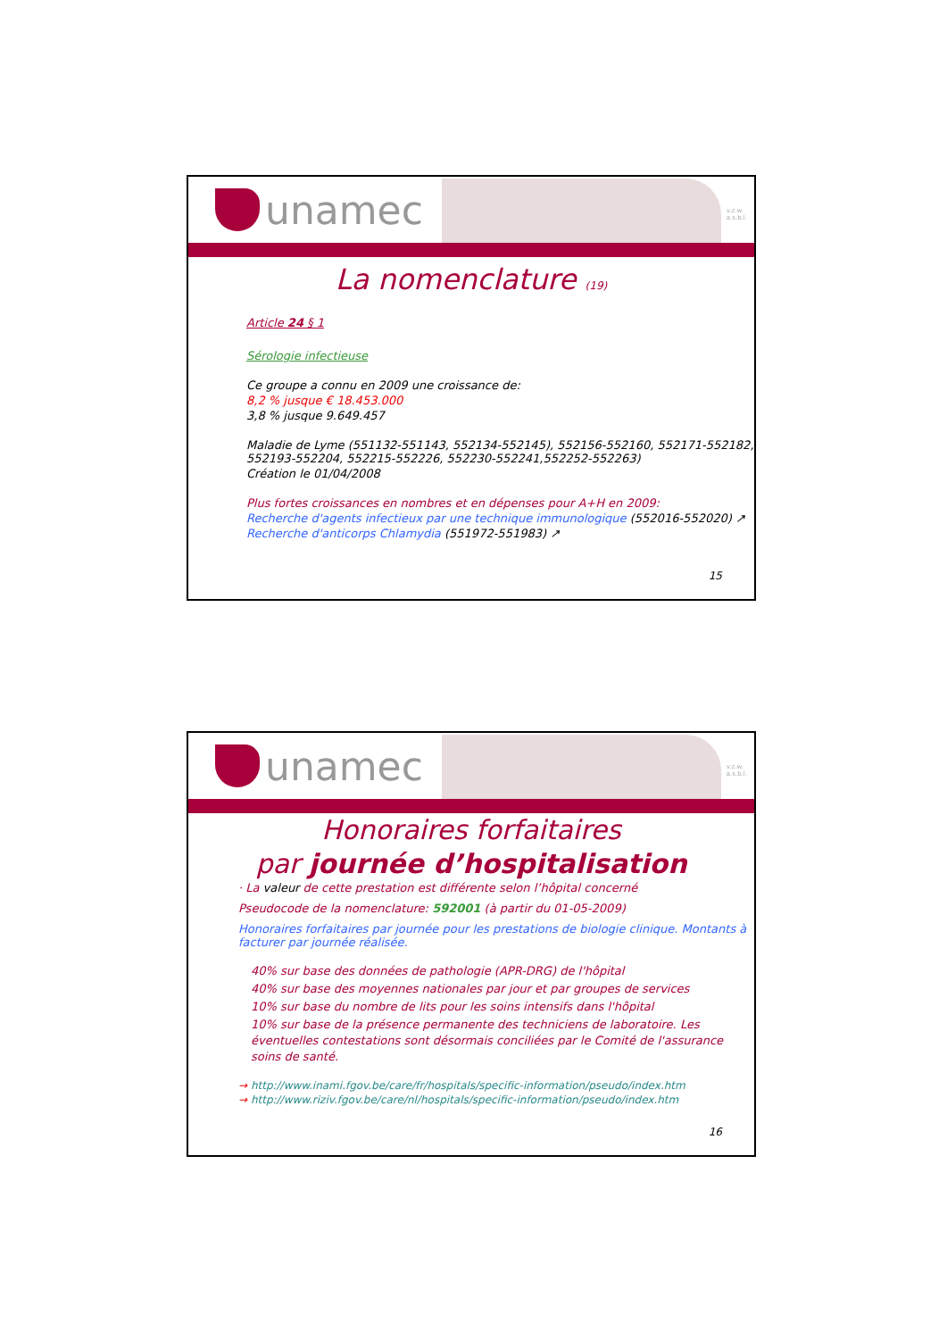unamec
v.z.w.
a.s.b.l.
La nomenclature (19)
Article 24 § 1
Sérologie infectieuse
Ce groupe a connu en 2009 une croissance de:
8,2 % jusque € 18.453.000
3,8 % jusque 9.649.457
Maladie de Lyme (551132-551143, 552134-552145), 552156-552160, 552171-552182, 552193-552204, 552215-552226, 552230-552241,552252-552263)
Création le 01/04/2008
Plus fortes croissances en nombres et en dépenses pour A+H en 2009:
Recherche d'agents infectieux par une technique immunologique (552016-552020) ↗
Recherche d'anticorps Chlamydia (551972-551983) ↗
15
unamec
v.z.w.
a.s.b.l.
Honoraires forfaitaires
par journée d’hospitalisation
· La valeur de cette prestation est différente selon l’hôpital concerné
Pseudocode de la nomenclature: 592001 (à partir du 01-05-2009)
Honoraires forfaitaires par journée pour les prestations de biologie clinique. Montants à facturer par journée réalisée.
40% sur base des données de pathologie (APR-DRG) de l'hôpital
40% sur base des moyennes nationales par jour et par groupes de services
10% sur base du nombre de lits pour les soins intensifs dans l'hôpital
10% sur base de la présence permanente des techniciens de laboratoire. Les éventuelles contestations sont désormais conciliées par le Comité de l'assurance soins de santé.
→ http://www.inami.fgov.be/care/fr/hospitals/specific-information/pseudo/index.htm
→ http://www.riziv.fgov.be/care/nl/hospitals/specific-information/pseudo/index.htm
16